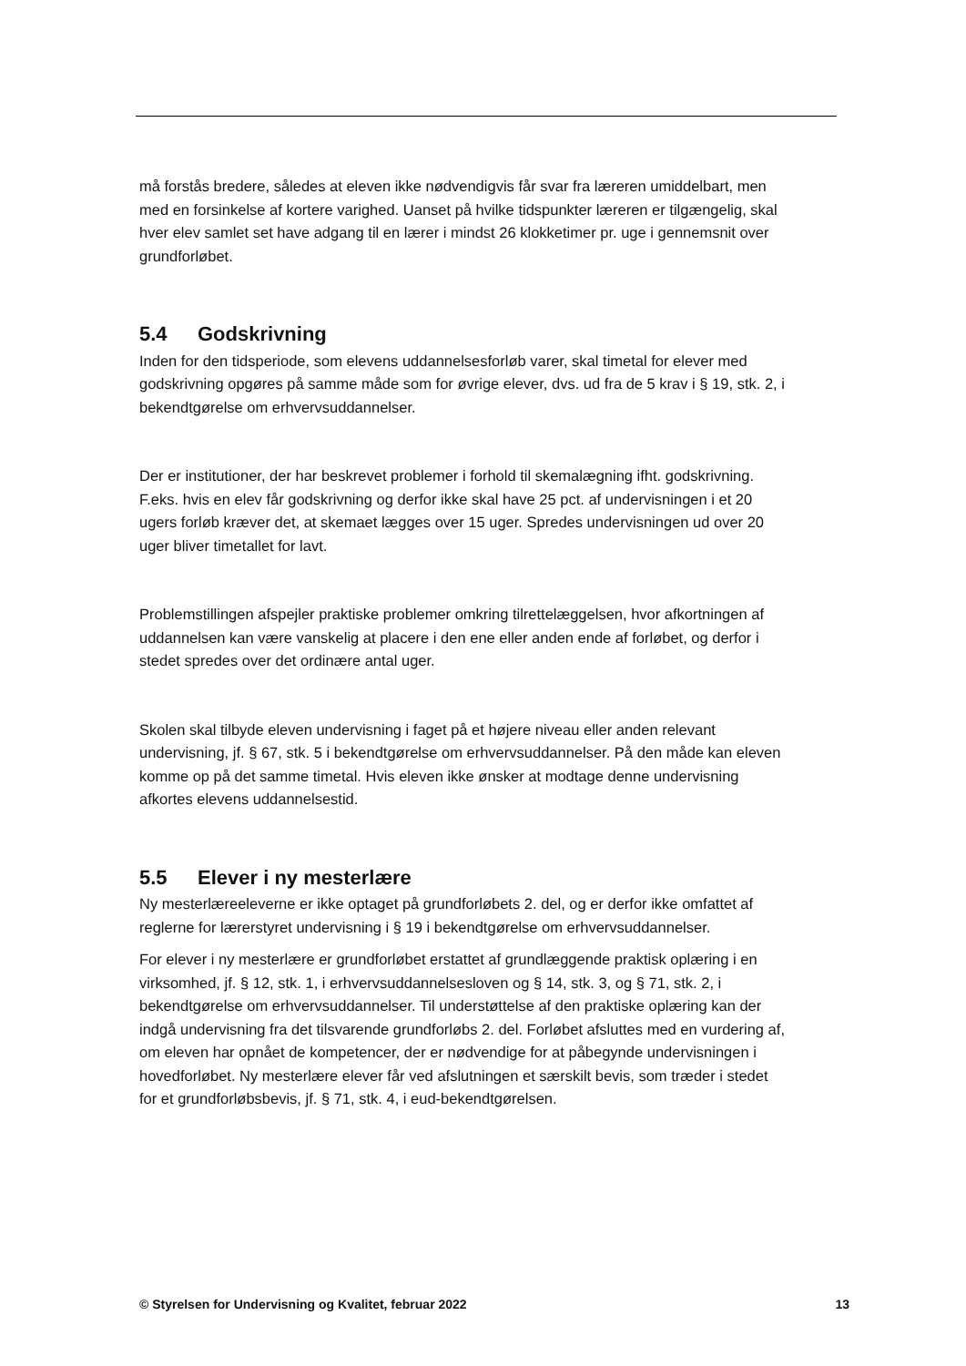må forstås bredere, således at eleven ikke nødvendigvis får svar fra læreren umiddelbart, men med en forsinkelse af kortere varighed. Uanset på hvilke tidspunkter læreren er tilgængelig, skal hver elev samlet set have adgang til en lærer i mindst 26 klokketimer pr. uge i gennemsnit over grundforløbet.
5.4 Godskrivning
Inden for den tidsperiode, som elevens uddannelsesforløb varer, skal timetal for elever med godskrivning opgøres på samme måde som for øvrige elever, dvs. ud fra de 5 krav i § 19, stk. 2, i bekendtgørelse om erhvervsuddannelser.
Der er institutioner, der har beskrevet problemer i forhold til skemalægning ifht. godskrivning. F.eks. hvis en elev får godskrivning og derfor ikke skal have 25 pct. af undervisningen i et 20 ugers forløb kræver det, at skemaet lægges over 15 uger. Spredes undervisningen ud over 20 uger bliver timetallet for lavt.
Problemstillingen afspejler praktiske problemer omkring tilrettelæggelsen, hvor afkortningen af uddannelsen kan være vanskelig at placere i den ene eller anden ende af forløbet, og derfor i stedet spredes over det ordinære antal uger.
Skolen skal tilbyde eleven undervisning i faget på et højere niveau eller anden relevant undervisning, jf. § 67, stk. 5 i bekendtgørelse om erhvervsuddannelser. På den måde kan eleven komme op på det samme timetal. Hvis eleven ikke ønsker at modtage denne undervisning afkortes elevens uddannelsestid.
5.5 Elever i ny mesterlære
Ny mesterlæreeleverne er ikke optaget på grundforløbets 2. del, og er derfor ikke omfattet af reglerne for lærerstyret undervisning i § 19 i bekendtgørelse om erhvervsuddannelser.
For elever i ny mesterlære er grundforløbet erstattet af grundlæggende praktisk oplæring i en virksomhed, jf. § 12, stk. 1, i erhvervsuddannelsesloven og § 14, stk. 3, og § 71, stk. 2, i bekendtgørelse om erhvervsuddannelser. Til understøttelse af den praktiske oplæring kan der indgå undervisning fra det tilsvarende grundforløbs 2. del. Forløbet afsluttes med en vurdering af, om eleven har opnået de kompetencer, der er nødvendige for at påbegynde undervisningen i hovedforløbet. Ny mesterlære elever får ved afslutningen et særskilt bevis, som træder i stedet for et grundforløbsbevis, jf. § 71, stk. 4, i eud-bekendtgørelsen.
© Styrelsen for Undervisning og Kvalitet, februar 2022 13